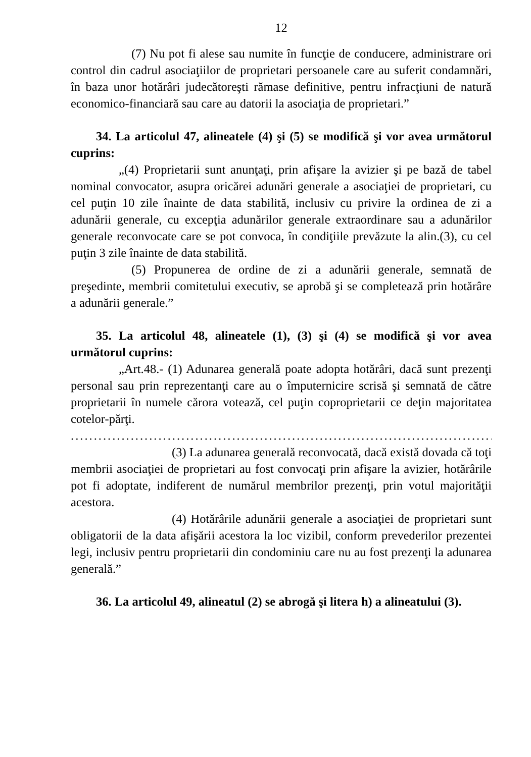12
(7) Nu pot fi alese sau numite în funcţie de conducere, administrare ori control din cadrul asociaţiilor de proprietari persoanele care au suferit condamnări, în baza unor hotărâri judecătoreşti rămase definitive, pentru infracţiuni de natură economico-financiară sau care au datorii la asociaţia de proprietari.”
34. La articolul 47, alineatele (4) şi (5) se modifică şi vor avea următorul cuprins:
„(4) Proprietarii sunt anunţaţi, prin afişare la avizier şi pe bază de tabel nominal convocator, asupra oricărei adunări generale a asociaţiei de proprietari, cu cel puţin 10 zile înainte de data stabilită, inclusiv cu privire la ordinea de zi a adunării generale, cu excepţia adunărilor generale extraordinare sau a adunărilor generale reconvocate care se pot convoca, în condiţiile prevăzute la alin.(3), cu cel puţin 3 zile înainte de data stabilită.
(5) Propunerea de ordine de zi a adunării generale, semnată de preşedinte, membrii comitetului executiv, se aprobă şi se completează prin hotărâre a adunării generale.”
35. La articolul 48, alineatele (1), (3) şi (4) se modifică şi vor avea următorul cuprins:
„Art.48.- (1) Adunarea generală poate adopta hotărâri, dacă sunt prezenţi personal sau prin reprezentanţi care au o împuternicire scrisă şi semnată de către proprietarii în numele cărora votează, cel puţin coproprietarii ce deţin majoritatea cotelor-părţi.
....................................................................................................
(3) La adunarea generală reconvocată, dacă există dovada că toţi membrii asociaţiei de proprietari au fost convocaţi prin afişare la avizier, hotărârile pot fi adoptate, indiferent de numărul membrilor prezenţi, prin votul majorităţii acestora.
(4) Hotărârile adunării generale a asociaţiei de proprietari sunt obligatorii de la data afişării acestora la loc vizibil, conform prevederilor prezentei legi, inclusiv pentru proprietarii din condominiu care nu au fost prezenţi la adunarea generală.”
36. La articolul 49, alineatul (2) se abrogă şi litera h) a alineatului (3).